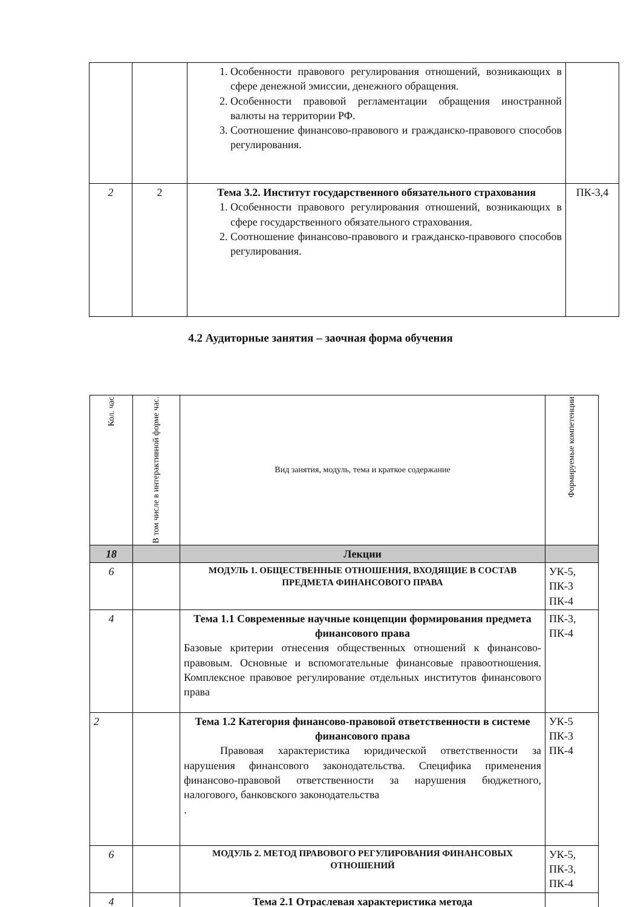| | | 1. Особенности правового регулирования отношений, возникающих в сфере денежной эмиссии, денежного обращения. 2. Особенности правовой регламентации обращения иностранной валюты на территории РФ. 3. Соотношение финансово-правового и гражданско-правового способов регулирования. | |
| 2 | 2 | Тема 3.2. Институт государственного обязательного страхования 1. Особенности правового регулирования отношений, возникающих в сфере государственного обязательного страхования. 2. Соотношение финансово-правового и гражданско-правового способов регулирования. | ПК-3,4 |
4.2 Аудиторные занятия – заочная форма обучения
| Кол. час | В том числе в интерактивной форме час. | Вид занятия, модуль, тема и краткое содержание | Формируемые компетенции |
| --- | --- | --- | --- |
| 18 | | Лекции | |
| 6 | | МОДУЛЬ 1. ОБЩЕСТВЕННЫЕ ОТНОШЕНИЯ, ВХОДЯЩИЕ В СОСТАВ ПРЕДМЕТА ФИНАНСОВОГО ПРАВА | УК-5, ПК-3 ПК-4 |
| 4 | | Тема 1.1 Современные научные концепции формирования предмета финансового права Базовые критерии отнесения общественных отношений к финансово-правовым. Основные и вспомогательные финансовые правоотношения. Комплексное правовое регулирование отдельных институтов финансового права | ПК-3, ПК-4 |
| 2 | | Тема 1.2 Категория финансово-правовой ответственности в системе финансового права Правовая характеристика юридической ответственности за нарушения финансового законодательства. Специфика применения финансово-правовой ответственности за нарушения бюджетного, налогового, банковского законодательства . | УК-5 ПК-3 ПК-4 |
| 6 | | МОДУЛЬ 2. МЕТОД ПРАВОВОГО РЕГУЛИРОВАНИЯ ФИНАНСОВЫХ ОТНОШЕНИЙ | УК-5, ПК-3, ПК-4 |
| 4 | | Тема 2.1 Отраслевая характеристика метода | |